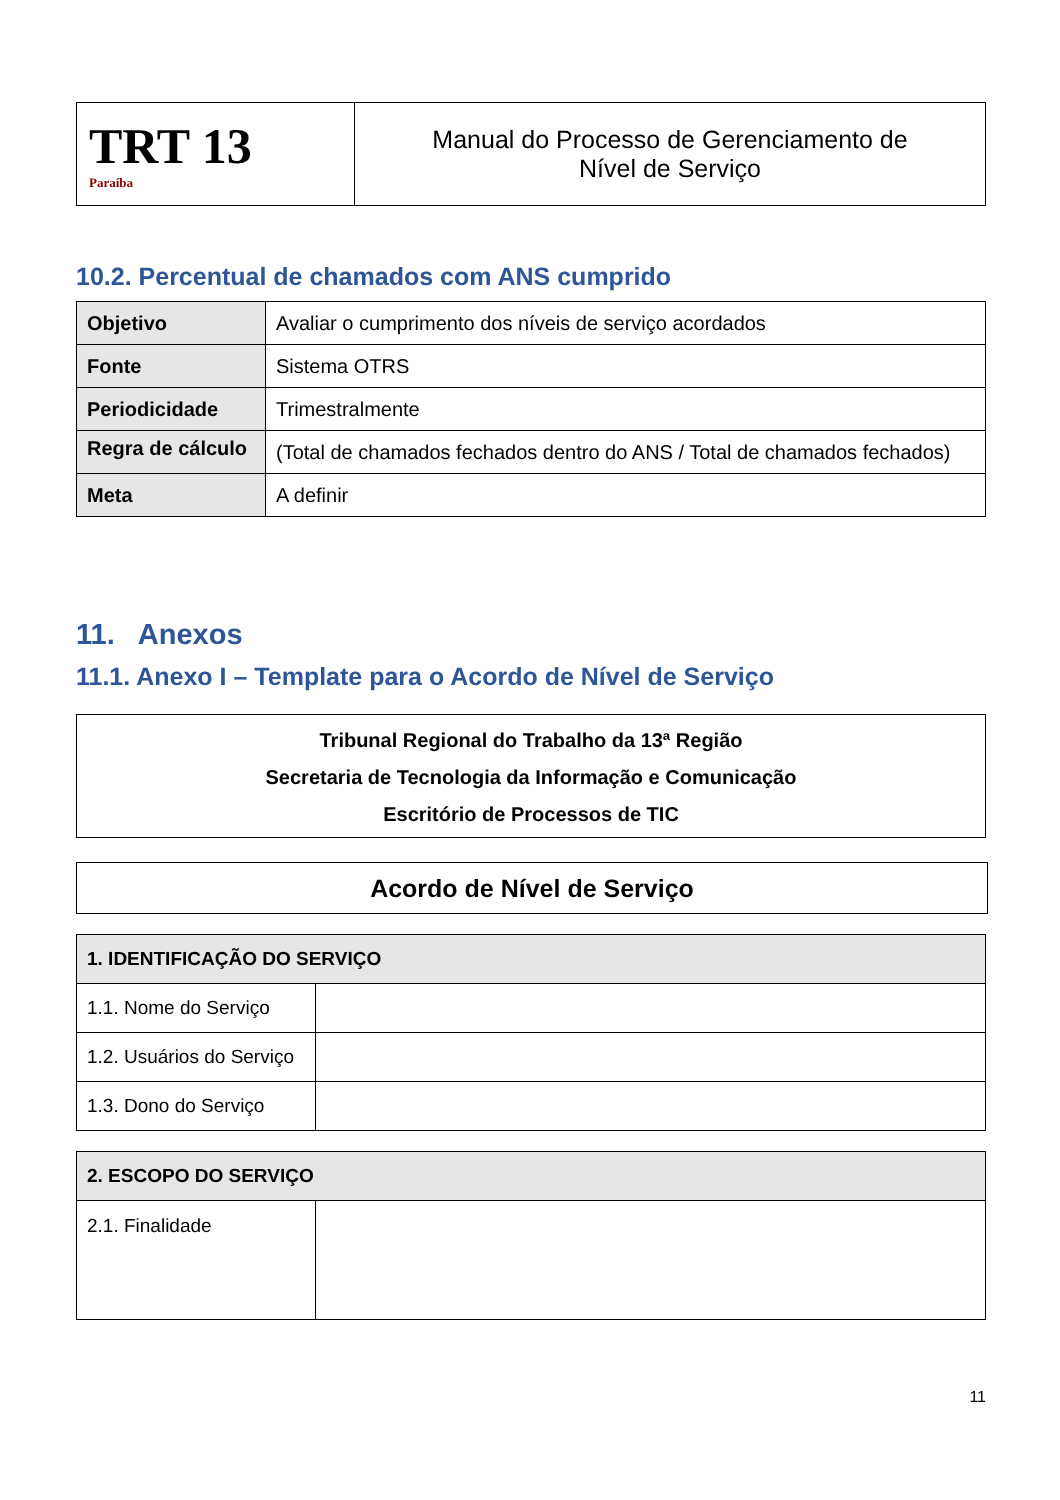| TRT 13 Paraíba | Manual do Processo de Gerenciamento de Nível de Serviço |
10.2. Percentual de chamados com ANS cumprido
| Objetivo | Avaliar o cumprimento dos níveis de serviço acordados |
| Fonte | Sistema OTRS |
| Periodicidade | Trimestralmente |
| Regra de cálculo | (Total de chamados fechados dentro do ANS / Total de chamados fechados) |
| Meta | A definir |
11. Anexos
11.1. Anexo I – Template para o Acordo de Nível de Serviço
Tribunal Regional do Trabalho da 13ª Região
Secretaria de Tecnologia da Informação e Comunicação
Escritório de Processos de TIC
Acordo de Nível de Serviço
| 1. IDENTIFICAÇÃO DO SERVIÇO | |
| --- | --- |
| 1.1. Nome do Serviço | |
| 1.2. Usuários do Serviço | |
| 1.3. Dono do Serviço | |
| 2. ESCOPO DO SERVIÇO | |
| --- | --- |
| 2.1. Finalidade | |
11